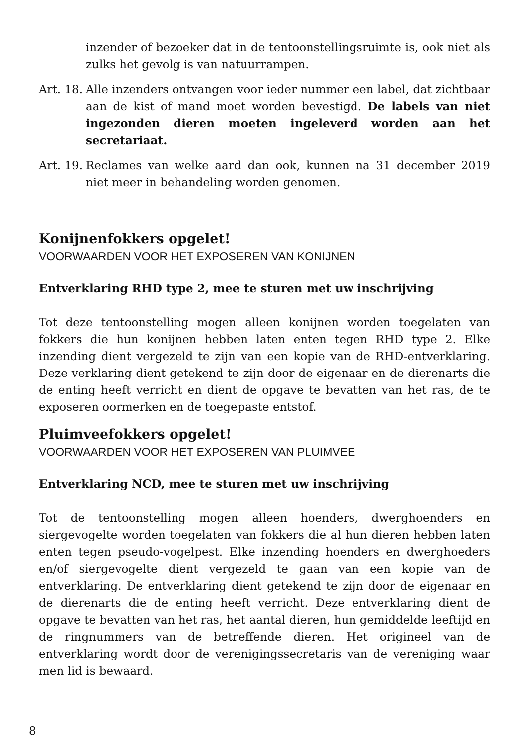inzender of bezoeker dat in de tentoonstellingsruimte is, ook niet als zulks het gevolg is van natuurrampen.
Art. 18.
Alle inzenders ontvangen voor ieder nummer een label, dat zichtbaar aan de kist of mand moet worden bevestigd. De labels van niet ingezonden dieren moeten ingeleverd worden aan het secretariaat.
Art. 19.
Reclames van welke aard dan ook, kunnen na 31 december 2019 niet meer in behandeling worden genomen.
Konijnenfokkers opgelet!
VOORWAARDEN VOOR HET EXPOSEREN VAN KONIJNEN
Entverklaring RHD type 2, mee te sturen met uw inschrijving
Tot deze tentoonstelling mogen alleen konijnen worden toegelaten van fokkers die hun konijnen hebben laten enten tegen RHD type 2. Elke inzending dient vergezeld te zijn van een kopie van de RHD-entverklaring. Deze verklaring dient getekend te zijn door de eigenaar en de dierenarts die de enting heeft verricht en dient de opgave te bevatten van het ras, de te exposeren oormerken en de toegepaste entstof.
Pluimveefokkers opgelet!
VOORWAARDEN VOOR HET EXPOSEREN VAN PLUIMVEE
Entverklaring NCD, mee te sturen met uw inschrijving
Tot de tentoonstelling mogen alleen hoenders, dwerghoenders en siergevogelte worden toegelaten van fokkers die al hun dieren hebben laten enten tegen pseudo-vogelpest. Elke inzending hoenders en dwerghoeders en/of siergevogelte dient vergezeld te gaan van een kopie van de entverklaring. De entverklaring dient getekend te zijn door de eigenaar en de dierenarts die de enting heeft verricht. Deze entverklaring dient de opgave te bevatten van het ras, het aantal dieren, hun gemiddelde leeftijd en de ringnummers van de betreffende dieren. Het origineel van de entverklaring wordt door de verenigingssecretaris van de vereniging waar men lid is bewaard.
8